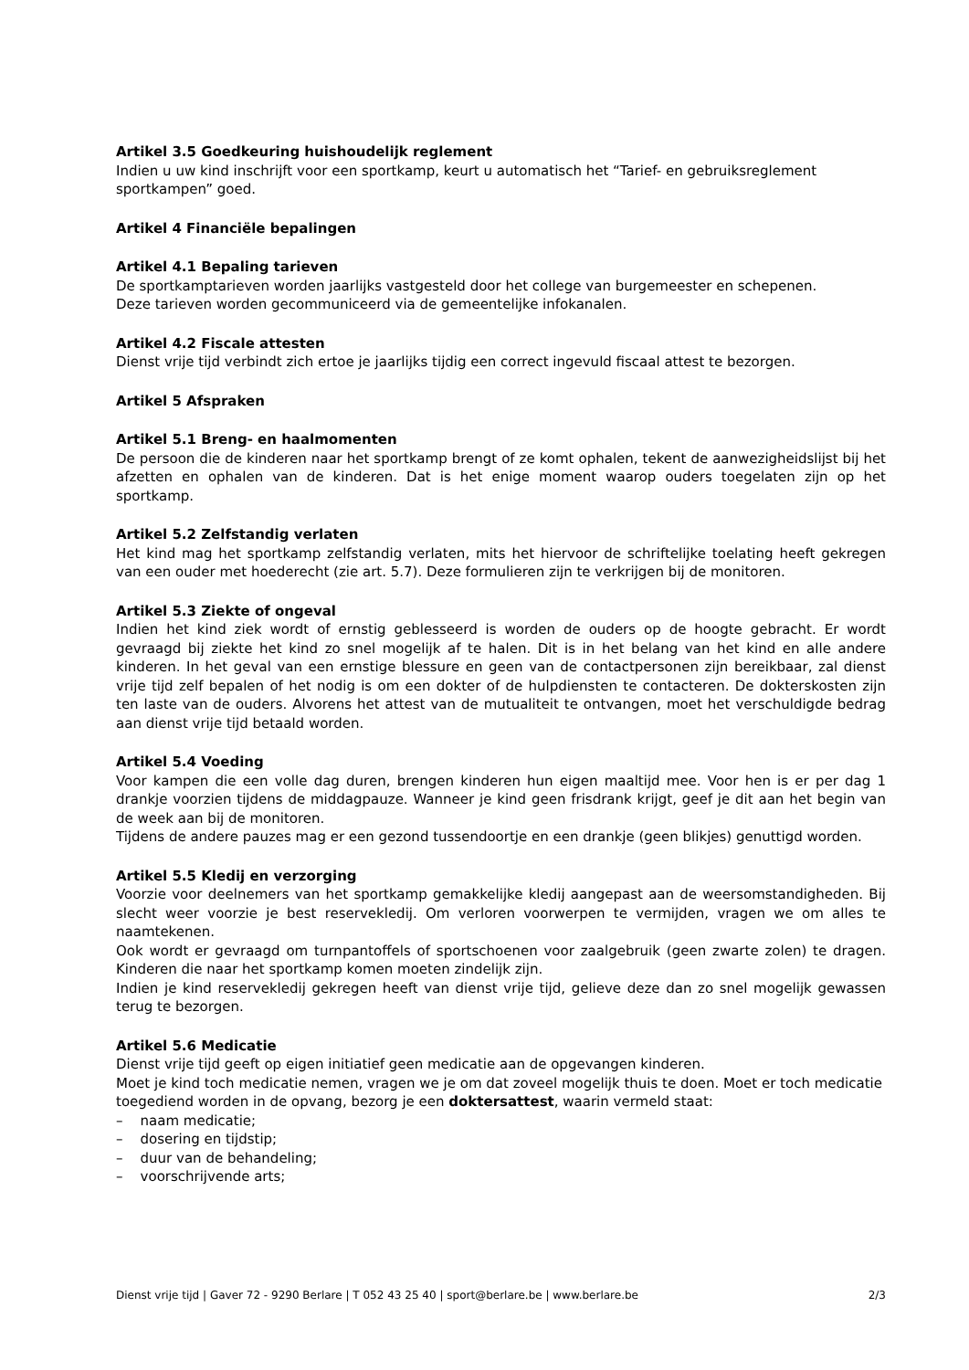Artikel 3.5 Goedkeuring huishoudelijk reglement
Indien u uw kind inschrijft voor een sportkamp, keurt u automatisch het “Tarief- en gebruiksreglement sportkampen” goed.
Artikel 4 Financiële bepalingen
Artikel 4.1 Bepaling tarieven
De sportkamptarieven worden jaarlijks vastgesteld door het college van burgemeester en schepenen.
Deze tarieven worden gecommuniceerd via de gemeentelijke infokanalen.
Artikel 4.2 Fiscale attesten
Dienst vrije tijd verbindt zich ertoe je jaarlijks tijdig een correct ingevuld fiscaal attest te bezorgen.
Artikel 5 Afspraken
Artikel 5.1 Breng- en haalmomenten
De persoon die de kinderen naar het sportkamp brengt of ze komt ophalen, tekent de aanwezigheidslijst bij het afzetten en ophalen van de kinderen. Dat is het enige moment waarop ouders toegelaten zijn op het sportkamp.
Artikel 5.2 Zelfstandig verlaten
Het kind mag het sportkamp zelfstandig verlaten, mits het hiervoor de schriftelijke toelating heeft gekregen van een ouder met hoederecht (zie art. 5.7). Deze formulieren zijn te verkrijgen bij de monitoren.
Artikel 5.3 Ziekte of ongeval
Indien het kind ziek wordt of ernstig geblesseerd is worden de ouders op de hoogte gebracht. Er wordt gevraagd bij ziekte het kind zo snel mogelijk af te halen. Dit is in het belang van het kind en alle andere kinderen. In het geval van een ernstige blessure en geen van de contactpersonen zijn bereikbaar, zal dienst vrije tijd zelf bepalen of het nodig is om een dokter of de hulpdiensten te contacteren. De dokterskosten zijn ten laste van de ouders. Alvorens het attest van de mutualiteit te ontvangen, moet het verschuldigde bedrag aan dienst vrije tijd betaald worden.
Artikel 5.4 Voeding
Voor kampen die een volle dag duren, brengen kinderen hun eigen maaltijd mee. Voor hen is er per dag 1 drankje voorzien tijdens de middagpauze. Wanneer je kind geen frisdrank krijgt, geef je dit aan het begin van de week aan bij de monitoren.
Tijdens de andere pauzes mag er een gezond tussendoortje en een drankje (geen blikjes) genuttigd worden.
Artikel 5.5 Kledij en verzorging
Voorzie voor deelnemers van het sportkamp gemakkelijke kledij aangepast aan de weersomstandigheden. Bij slecht weer voorzie je best reservekledij. Om verloren voorwerpen te vermijden, vragen we om alles te naamtekenen.
Ook wordt er gevraagd om turnpantoffels of sportschoenen voor zaalgebruik (geen zwarte zolen) te dragen. Kinderen die naar het sportkamp komen moeten zindelijk zijn.
Indien je kind reservekledij gekregen heeft van dienst vrije tijd, gelieve deze dan zo snel mogelijk gewassen terug te bezorgen.
Artikel 5.6 Medicatie
Dienst vrije tijd geeft op eigen initiatief geen medicatie aan de opgevangen kinderen.
Moet je kind toch medicatie nemen, vragen we je om dat zoveel mogelijk thuis te doen. Moet er toch medicatie toegediend worden in de opvang, bezorg je een doktersattest, waarin vermeld staat:
– naam medicatie;
– dosering en tijdstip;
– duur van de behandeling;
– voorschrijvende arts;
Dienst vrije tijd | Gaver 72 - 9290 Berlare | T 052 43 25 40 | sport@berlare.be | www.berlare.be 2/3